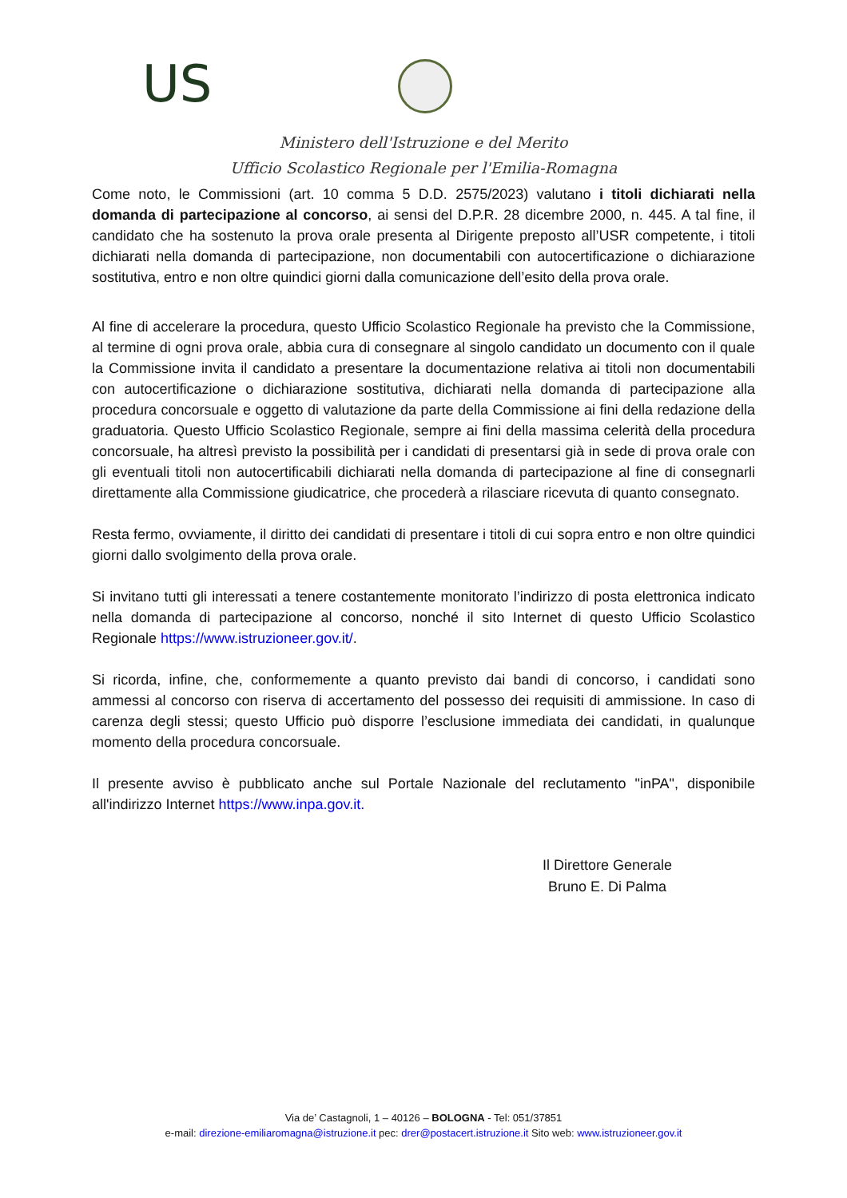US
Ministero dell'Istruzione e del Merito
Ufficio Scolastico Regionale per l'Emilia-Romagna
Come noto, le Commissioni (art. 10 comma 5 D.D. 2575/2023) valutano i titoli dichiarati nella domanda di partecipazione al concorso, ai sensi del D.P.R. 28 dicembre 2000, n. 445. A tal fine, il candidato che ha sostenuto la prova orale presenta al Dirigente preposto all’USR competente, i titoli dichiarati nella domanda di partecipazione, non documentabili con autocertificazione o dichiarazione sostitutiva, entro e non oltre quindici giorni dalla comunicazione dell’esito della prova orale.
Al fine di accelerare la procedura, questo Ufficio Scolastico Regionale ha previsto che la Commissione, al termine di ogni prova orale, abbia cura di consegnare al singolo candidato un documento con il quale la Commissione invita il candidato a presentare la documentazione relativa ai titoli non documentabili con autocertificazione o dichiarazione sostitutiva, dichiarati nella domanda di partecipazione alla procedura concorsuale e oggetto di valutazione da parte della Commissione ai fini della redazione della graduatoria. Questo Ufficio Scolastico Regionale, sempre ai fini della massima celerità della procedura concorsuale, ha altresì previsto la possibilità per i candidati di presentarsi già in sede di prova orale con gli eventuali titoli non autocertificabili dichiarati nella domanda di partecipazione al fine di consegnarli direttamente alla Commissione giudicatrice, che procederà a rilasciare ricevuta di quanto consegnato.
Resta fermo, ovviamente, il diritto dei candidati di presentare i titoli di cui sopra entro e non oltre quindici giorni dallo svolgimento della prova orale.
Si invitano tutti gli interessati a tenere costantemente monitorato l’indirizzo di posta elettronica indicato nella domanda di partecipazione al concorso, nonché il sito Internet di questo Ufficio Scolastico Regionale https://www.istruzioneer.gov.it/.
Si ricorda, infine, che, conformemente a quanto previsto dai bandi di concorso, i candidati sono ammessi al concorso con riserva di accertamento del possesso dei requisiti di ammissione. In caso di carenza degli stessi; questo Ufficio può disporre l’esclusione immediata dei candidati, in qualunque momento della procedura concorsuale.
Il presente avviso è pubblicato anche sul Portale Nazionale del reclutamento "inPA", disponibile all'indirizzo Internet https://www.inpa.gov.it.
Il Direttore Generale
Bruno E. Di Palma
Via de’ Castagnoli, 1 – 40126 – BOLOGNA - Tel: 051/37851
e-mail: direzione-emiliaromagna@istruzione.it pec: drer@postacert.istruzione.it Sito web: www.istruzioneer.gov.it